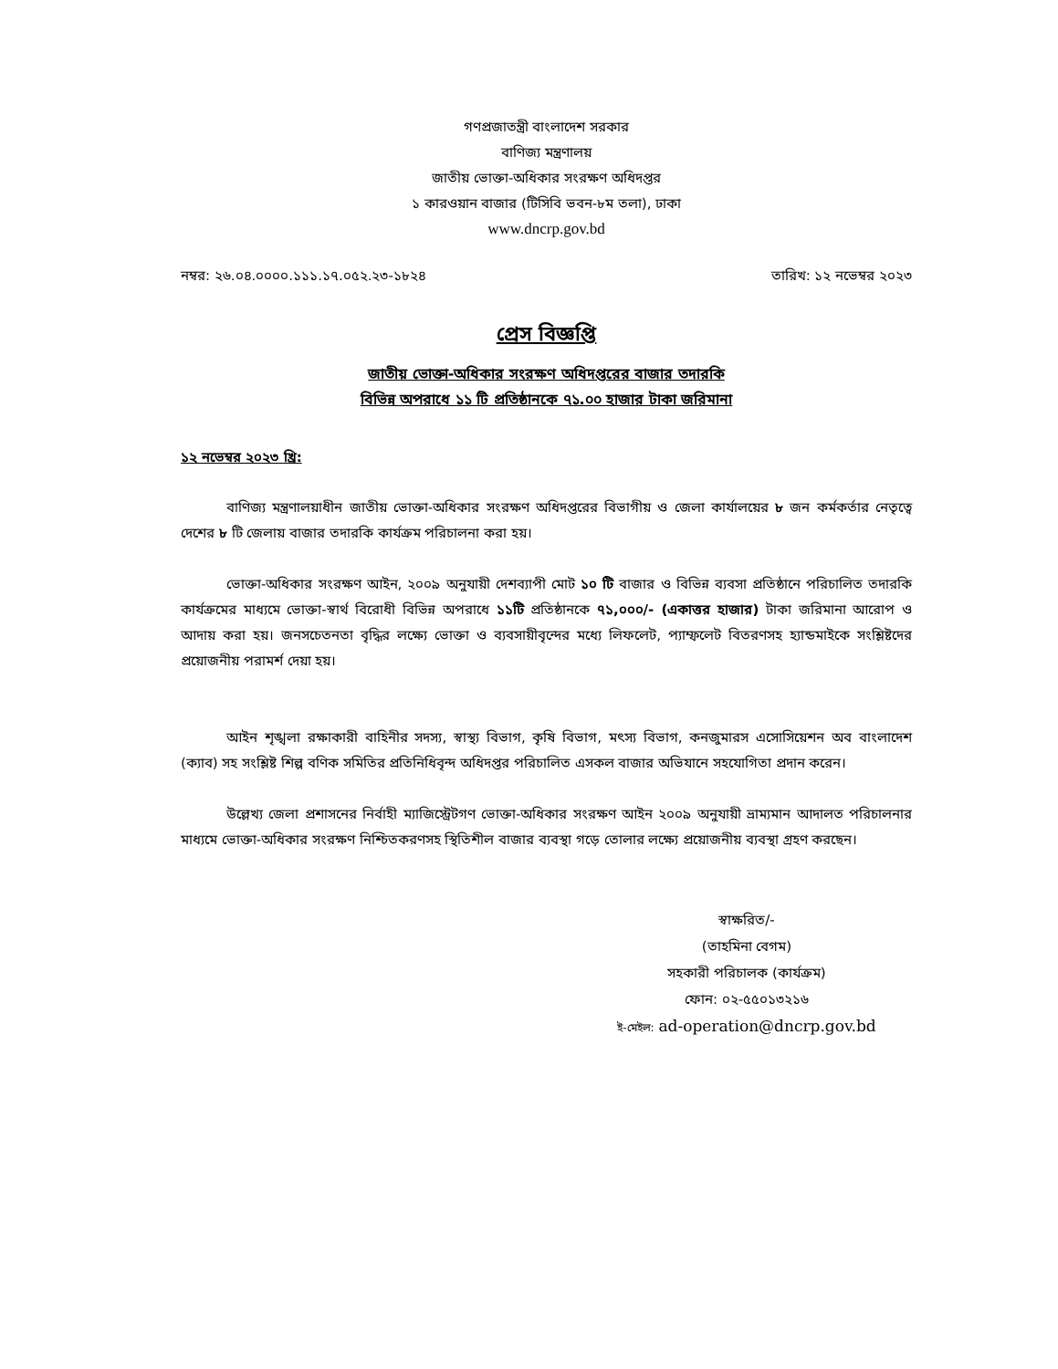গণপ্রজাতন্ত্রী বাংলাদেশ সরকার
বাণিজ্য মন্ত্রণালয়
জাতীয় ভোক্তা-অধিকার সংরক্ষণ অধিদপ্তর
১ কারওয়ান বাজার (টিসিবি ভবন-৮ম তলা), ঢাকা
www.dncrp.gov.bd
নম্বর: ২৬.০৪.০০০০.১১১.১৭.০৫২.২৩-১৮২৪ তারিখ: ১২ নভেম্বর ২০২৩
প্রেস বিজ্ঞপ্তি
জাতীয় ভোক্তা-অধিকার সংরক্ষণ অধিদপ্তরের বাজার তদারকি
বিভিন্ন অপরাধে ১১ টি প্রতিষ্ঠানকে ৭১.০০ হাজার টাকা জরিমানা
১২ নভেম্বর ২০২৩ খ্রি:
বাণিজ্য মন্ত্রণালয়াধীন জাতীয় ভোক্তা-অধিকার সংরক্ষণ অধিদপ্তরের বিভাগীয় ও জেলা কার্যালয়ের ৮ জন কর্মকর্তার নেতৃত্বে দেশের ৮ টি জেলায় বাজার তদারকি কার্যক্রম পরিচালনা করা হয়।
ভোক্তা-অধিকার সংরক্ষণ আইন, ২০০৯ অনুযায়ী দেশব্যাপী মোট ১০ টি বাজার ও বিভিন্ন ব্যবসা প্রতিষ্ঠানে পরিচালিত তদারকি কার্যক্রমের মাধ্যমে ভোক্তা-স্বার্থ বিরোধী বিভিন্ন অপরাধে ১১টি প্রতিষ্ঠানকে ৭১,০০০/- (একাত্তর হাজার) টাকা জরিমানা আরোপ ও আদায় করা হয়। জনসচেতনতা বৃদ্ধির লক্ষ্যে ভোক্তা ও ব্যবসায়ীবৃন্দের মধ্যে লিফলেট, প্যাম্ফলেট বিতরণসহ হ্যান্ডমাইকে সংশ্লিষ্টদের প্রয়োজনীয় পরামর্শ দেয়া হয়।
আইন শৃঙ্খলা রক্ষাকারী বাহিনীর সদস্য, স্বাস্থ্য বিভাগ, কৃষি বিভাগ, মৎস্য বিভাগ, কনজুমারস এসোসিয়েশন অব বাংলাদেশ (ক্যাব) সহ সংশ্লিষ্ট শিল্প বণিক সমিতির প্রতিনিধিবৃন্দ অধিদপ্তর পরিচালিত এসকল বাজার অভিযানে সহযোগিতা প্রদান করেন।
উল্লেখ্য জেলা প্রশাসনের নির্বাহী ম্যাজিস্ট্রেটগণ ভোক্তা-অধিকার সংরক্ষণ আইন ২০০৯ অনুযায়ী ভ্রাম্যমান আদালত পরিচালনার মাধ্যমে ভোক্তা-অধিকার সংরক্ষণ নিশ্চিতকরণসহ স্থিতিশীল বাজার ব্যবস্থা গড়ে তোলার লক্ষ্যে প্রয়োজনীয় ব্যবস্থা গ্রহণ করছেন।
স্বাক্ষরিত/-
(তাহমিনা বেগম)
সহকারী পরিচালক (কার্যক্রম)
ফোন: ০২-৫৫০১৩২১৬
ই-মেইল: ad-operation@dncrp.gov.bd